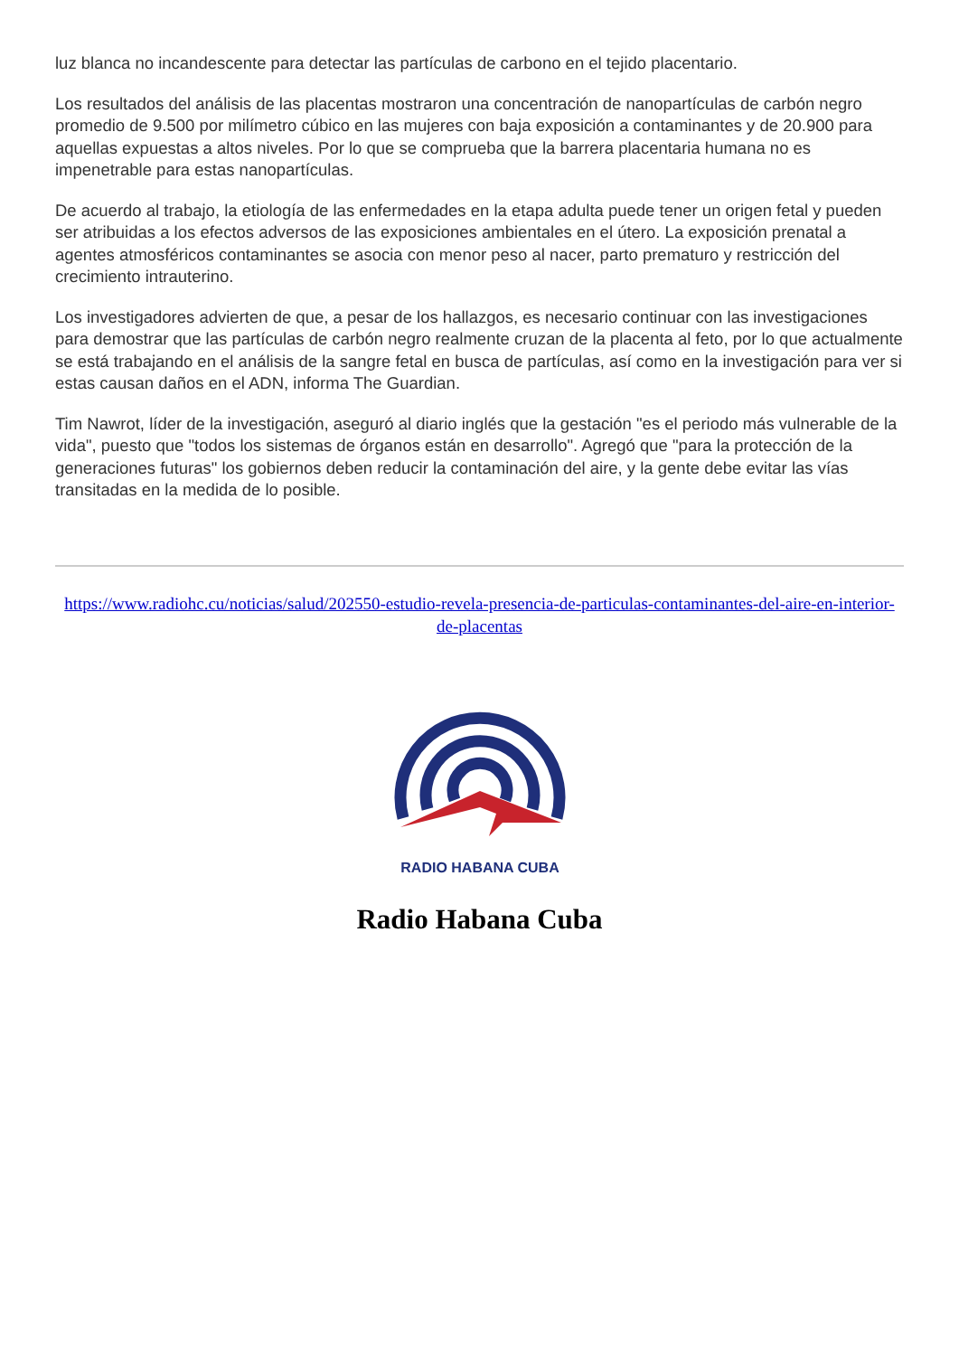luz blanca no incandescente para detectar las partículas de carbono en el tejido placentario.
Los resultados del análisis de las placentas mostraron una concentración de nanopartículas de carbón negro promedio de 9.500 por milímetro cúbico en las mujeres con baja exposición a contaminantes y de 20.900 para aquellas expuestas a altos niveles. Por lo que se comprueba que la barrera placentaria humana no es impenetrable para estas nanopartículas.
De acuerdo al trabajo, la etiología de las enfermedades en la etapa adulta puede tener un origen fetal y pueden ser atribuidas a los efectos adversos de las exposiciones ambientales en el útero. La exposición prenatal a agentes atmosféricos contaminantes se asocia con menor peso al nacer, parto prematuro y restricción del crecimiento intrauterino.
Los investigadores advierten de que, a pesar de los hallazgos, es necesario continuar con las investigaciones para demostrar que las partículas de carbón negro realmente cruzan de la placenta al feto, por lo que actualmente se está trabajando en el análisis de la sangre fetal en busca de partículas, así como en la investigación para ver si estas causan daños en el ADN, informa The Guardian.
Tim Nawrot, líder de la investigación, aseguró al diario inglés que la gestación "es el periodo más vulnerable de la vida", puesto que "todos los sistemas de órganos están en desarrollo". Agregó que "para la protección de la generaciones futuras" los gobiernos deben reducir la contaminación del aire, y la gente debe evitar las vías transitadas en la medida de lo posible.
https://www.radiohc.cu/noticias/salud/202550-estudio-revela-presencia-de-particulas-contaminantes-del-aire-en-interior-de-placentas
RADIO HABANA CUBA
Radio Habana Cuba